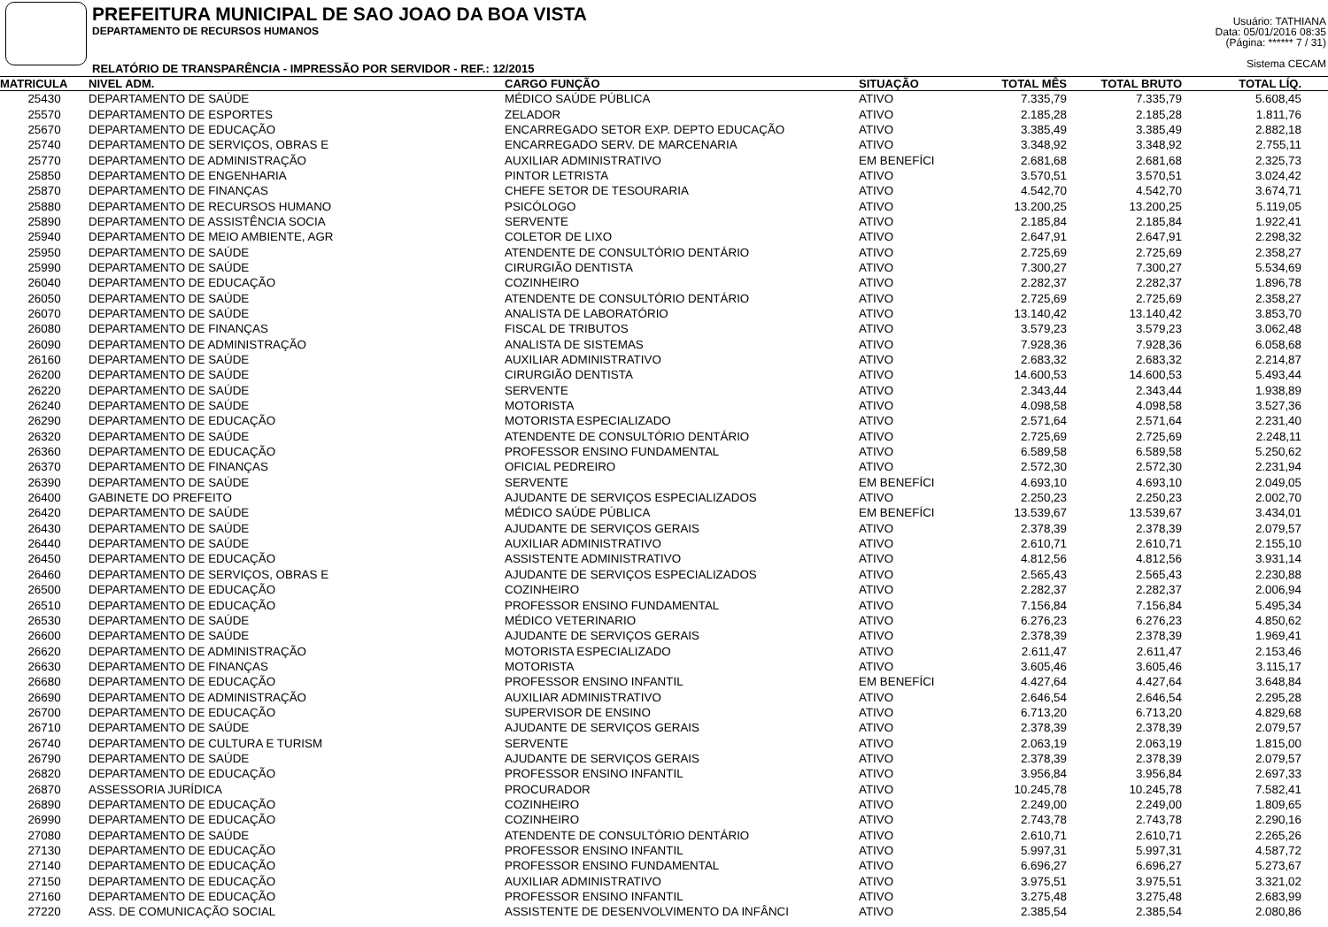PREFEITURA MUNICIPAL DE SAO JOAO DA BOA VISTA
DEPARTAMENTO DE RECURSOS HUMANOS
RELATÓRIO DE TRANSPARÊNCIA - IMPRESSÃO POR SERVIDOR - REF.: 12/2015
Usuário: TATHIANA
Data: 05/01/2016 08:35
(Página: ****** 7 / 31)
Sistema CECAM
| MATRICULA | NIVEL ADM. | CARGO FUNÇÃO | SITUAÇÃO | TOTAL MÊS | TOTAL BRUTO | TOTAL LÍQ. | |
| --- | --- | --- | --- | --- | --- | --- | --- |
| 25430 | DEPARTAMENTO DE SAÚDE | MÉDICO SAÚDE PÚBLICA | ATIVO | 7.335,79 | 7.335,79 | 5.608,45 | |
| 25570 | DEPARTAMENTO DE ESPORTES | ZELADOR | ATIVO | 2.185,28 | 2.185,28 | 1.811,76 | |
| 25670 | DEPARTAMENTO DE EDUCAÇÃO | ENCARREGADO SETOR EXP. DEPTO EDUCAÇÃO | ATIVO | 3.385,49 | 3.385,49 | 2.882,18 | |
| 25740 | DEPARTAMENTO DE SERVIÇOS, OBRAS E | ENCARREGADO SERV. DE MARCENARIA | ATIVO | 3.348,92 | 3.348,92 | 2.755,11 | |
| 25770 | DEPARTAMENTO DE ADMINISTRAÇÃO | AUXILIAR ADMINISTRATIVO | EM BENEFÍCI | 2.681,68 | 2.681,68 | 2.325,73 | |
| 25850 | DEPARTAMENTO DE ENGENHARIA | PINTOR LETRISTA | ATIVO | 3.570,51 | 3.570,51 | 3.024,42 | |
| 25870 | DEPARTAMENTO DE FINANÇAS | CHEFE SETOR DE TESOURARIA | ATIVO | 4.542,70 | 4.542,70 | 3.674,71 | |
| 25880 | DEPARTAMENTO DE RECURSOS HUMANO | PSICÓLOGO | ATIVO | 13.200,25 | 13.200,25 | 5.119,05 | |
| 25890 | DEPARTAMENTO DE ASSISTÊNCIA SOCIA | SERVENTE | ATIVO | 2.185,84 | 2.185,84 | 1.922,41 | |
| 25940 | DEPARTAMENTO DE MEIO AMBIENTE, AGR | COLETOR DE LIXO | ATIVO | 2.647,91 | 2.647,91 | 2.298,32 | |
| 25950 | DEPARTAMENTO DE SAÚDE | ATENDENTE DE CONSULTÓRIO DENTÁRIO | ATIVO | 2.725,69 | 2.725,69 | 2.358,27 | |
| 25990 | DEPARTAMENTO DE SAÚDE | CIRURGIÃO DENTISTA | ATIVO | 7.300,27 | 7.300,27 | 5.534,69 | |
| 26040 | DEPARTAMENTO DE EDUCAÇÃO | COZINHEIRO | ATIVO | 2.282,37 | 2.282,37 | 1.896,78 | |
| 26050 | DEPARTAMENTO DE SAÚDE | ATENDENTE DE CONSULTÓRIO DENTÁRIO | ATIVO | 2.725,69 | 2.725,69 | 2.358,27 | |
| 26070 | DEPARTAMENTO DE SAÚDE | ANALISTA DE LABORATÓRIO | ATIVO | 13.140,42 | 13.140,42 | 3.853,70 | |
| 26080 | DEPARTAMENTO DE FINANÇAS | FISCAL DE TRIBUTOS | ATIVO | 3.579,23 | 3.579,23 | 3.062,48 | |
| 26090 | DEPARTAMENTO DE ADMINISTRAÇÃO | ANALISTA DE SISTEMAS | ATIVO | 7.928,36 | 7.928,36 | 6.058,68 | |
| 26160 | DEPARTAMENTO DE SAÚDE | AUXILIAR ADMINISTRATIVO | ATIVO | 2.683,32 | 2.683,32 | 2.214,87 | |
| 26200 | DEPARTAMENTO DE SAÚDE | CIRURGIÃO DENTISTA | ATIVO | 14.600,53 | 14.600,53 | 5.493,44 | |
| 26220 | DEPARTAMENTO DE SAÚDE | SERVENTE | ATIVO | 2.343,44 | 2.343,44 | 1.938,89 | |
| 26240 | DEPARTAMENTO DE SAÚDE | MOTORISTA | ATIVO | 4.098,58 | 4.098,58 | 3.527,36 | |
| 26290 | DEPARTAMENTO DE EDUCAÇÃO | MOTORISTA ESPECIALIZADO | ATIVO | 2.571,64 | 2.571,64 | 2.231,40 | |
| 26320 | DEPARTAMENTO DE SAÚDE | ATENDENTE DE CONSULTÓRIO DENTÁRIO | ATIVO | 2.725,69 | 2.725,69 | 2.248,11 | |
| 26360 | DEPARTAMENTO DE EDUCAÇÃO | PROFESSOR ENSINO FUNDAMENTAL | ATIVO | 6.589,58 | 6.589,58 | 5.250,62 | |
| 26370 | DEPARTAMENTO DE FINANÇAS | OFICIAL PEDREIRO | ATIVO | 2.572,30 | 2.572,30 | 2.231,94 | |
| 26390 | DEPARTAMENTO DE SAÚDE | SERVENTE | EM BENEFÍCI | 4.693,10 | 4.693,10 | 2.049,05 | |
| 26400 | GABINETE DO PREFEITO | AJUDANTE DE SERVIÇOS ESPECIALIZADOS | ATIVO | 2.250,23 | 2.250,23 | 2.002,70 | |
| 26420 | DEPARTAMENTO DE SAÚDE | MÉDICO SAÚDE PÚBLICA | EM BENEFÍCI | 13.539,67 | 13.539,67 | 3.434,01 | |
| 26430 | DEPARTAMENTO DE SAÚDE | AJUDANTE DE SERVIÇOS GERAIS | ATIVO | 2.378,39 | 2.378,39 | 2.079,57 | |
| 26440 | DEPARTAMENTO DE SAÚDE | AUXILIAR ADMINISTRATIVO | ATIVO | 2.610,71 | 2.610,71 | 2.155,10 | |
| 26450 | DEPARTAMENTO DE EDUCAÇÃO | ASSISTENTE ADMINISTRATIVO | ATIVO | 4.812,56 | 4.812,56 | 3.931,14 | |
| 26460 | DEPARTAMENTO DE SERVIÇOS, OBRAS E | AJUDANTE DE SERVIÇOS ESPECIALIZADOS | ATIVO | 2.565,43 | 2.565,43 | 2.230,88 | |
| 26500 | DEPARTAMENTO DE EDUCAÇÃO | COZINHEIRO | ATIVO | 2.282,37 | 2.282,37 | 2.006,94 | |
| 26510 | DEPARTAMENTO DE EDUCAÇÃO | PROFESSOR ENSINO FUNDAMENTAL | ATIVO | 7.156,84 | 7.156,84 | 5.495,34 | |
| 26530 | DEPARTAMENTO DE SAÚDE | MÉDICO VETERINARIO | ATIVO | 6.276,23 | 6.276,23 | 4.850,62 | |
| 26600 | DEPARTAMENTO DE SAÚDE | AJUDANTE DE SERVIÇOS GERAIS | ATIVO | 2.378,39 | 2.378,39 | 1.969,41 | |
| 26620 | DEPARTAMENTO DE ADMINISTRAÇÃO | MOTORISTA ESPECIALIZADO | ATIVO | 2.611,47 | 2.611,47 | 2.153,46 | |
| 26630 | DEPARTAMENTO DE FINANÇAS | MOTORISTA | ATIVO | 3.605,46 | 3.605,46 | 3.115,17 | |
| 26680 | DEPARTAMENTO DE EDUCAÇÃO | PROFESSOR ENSINO INFANTIL | EM BENEFÍCI | 4.427,64 | 4.427,64 | 3.648,84 | |
| 26690 | DEPARTAMENTO DE ADMINISTRAÇÃO | AUXILIAR ADMINISTRATIVO | ATIVO | 2.646,54 | 2.646,54 | 2.295,28 | |
| 26700 | DEPARTAMENTO DE EDUCAÇÃO | SUPERVISOR DE ENSINO | ATIVO | 6.713,20 | 6.713,20 | 4.829,68 | |
| 26710 | DEPARTAMENTO DE SAÚDE | AJUDANTE DE SERVIÇOS GERAIS | ATIVO | 2.378,39 | 2.378,39 | 2.079,57 | |
| 26740 | DEPARTAMENTO DE CULTURA E TURISM | SERVENTE | ATIVO | 2.063,19 | 2.063,19 | 1.815,00 | |
| 26790 | DEPARTAMENTO DE SAÚDE | AJUDANTE DE SERVIÇOS GERAIS | ATIVO | 2.378,39 | 2.378,39 | 2.079,57 | |
| 26820 | DEPARTAMENTO DE EDUCAÇÃO | PROFESSOR ENSINO INFANTIL | ATIVO | 3.956,84 | 3.956,84 | 2.697,33 | |
| 26870 | ASSESSORIA JURÍDICA | PROCURADOR | ATIVO | 10.245,78 | 10.245,78 | 7.582,41 | |
| 26890 | DEPARTAMENTO DE EDUCAÇÃO | COZINHEIRO | ATIVO | 2.249,00 | 2.249,00 | 1.809,65 | |
| 26990 | DEPARTAMENTO DE EDUCAÇÃO | COZINHEIRO | ATIVO | 2.743,78 | 2.743,78 | 2.290,16 | |
| 27080 | DEPARTAMENTO DE SAÚDE | ATENDENTE DE CONSULTÓRIO DENTÁRIO | ATIVO | 2.610,71 | 2.610,71 | 2.265,26 | |
| 27130 | DEPARTAMENTO DE EDUCAÇÃO | PROFESSOR ENSINO INFANTIL | ATIVO | 5.997,31 | 5.997,31 | 4.587,72 | |
| 27140 | DEPARTAMENTO DE EDUCAÇÃO | PROFESSOR ENSINO FUNDAMENTAL | ATIVO | 6.696,27 | 6.696,27 | 5.273,67 | |
| 27150 | DEPARTAMENTO DE EDUCAÇÃO | AUXILIAR ADMINISTRATIVO | ATIVO | 3.975,51 | 3.975,51 | 3.321,02 | |
| 27160 | DEPARTAMENTO DE EDUCAÇÃO | PROFESSOR ENSINO INFANTIL | ATIVO | 3.275,48 | 3.275,48 | 2.683,99 | |
| 27220 | ASS. DE COMUNICAÇÃO SOCIAL | ASSISTENTE DE DESENVOLVIMENTO DA INFÂNCI | ATIVO | 2.385,54 | 2.385,54 | 2.080,86 | |